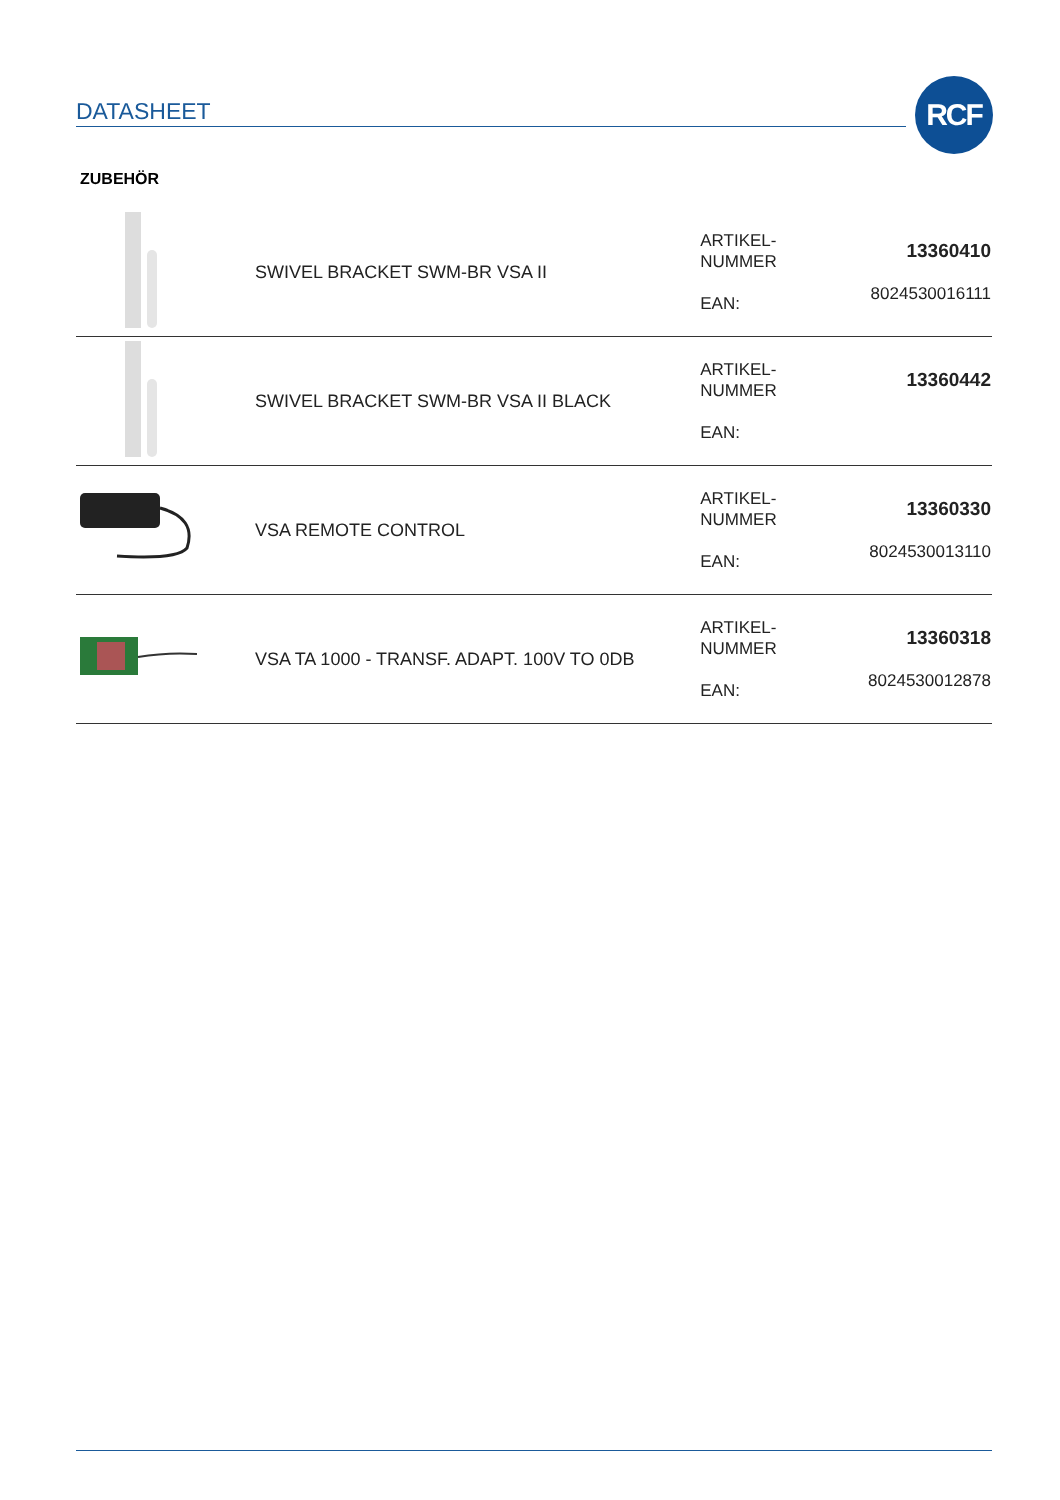DATASHEET RCF
ZUBEHÖR
| | SWIVEL BRACKET SWM-BR VSA II | ARTIKEL- NUMMER EAN: | 13360410 8024530016111 |
| | SWIVEL BRACKET SWM-BR VSA II BLACK | ARTIKEL- NUMMER EAN: | 13360442 |
| | VSA REMOTE CONTROL | ARTIKEL- NUMMER EAN: | 13360330 8024530013110 |
| | VSA TA 1000 - TRANSF. ADAPT. 100V TO 0DB | ARTIKEL- NUMMER EAN: | 13360318 8024530012878 |